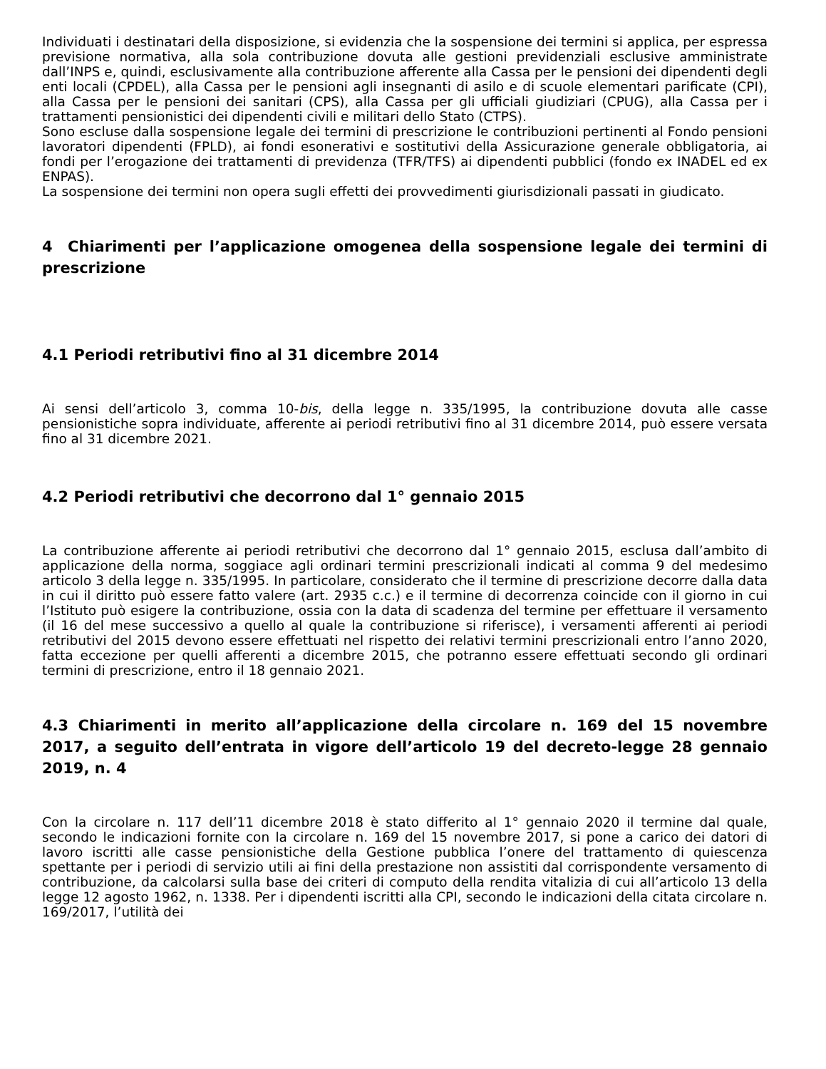Individuati i destinatari della disposizione, si evidenzia che la sospensione dei termini si applica, per espressa previsione normativa, alla sola contribuzione dovuta alle gestioni previdenziali esclusive amministrate dall’INPS e, quindi, esclusivamente alla contribuzione afferente alla Cassa per le pensioni dei dipendenti degli enti locali (CPDEL), alla Cassa per le pensioni agli insegnanti di asilo e di scuole elementari parificate (CPI), alla Cassa per le pensioni dei sanitari (CPS), alla Cassa per gli ufficiali giudiziari (CPUG), alla Cassa per i trattamenti pensionistici dei dipendenti civili e militari dello Stato (CTPS).
Sono escluse dalla sospensione legale dei termini di prescrizione le contribuzioni pertinenti al Fondo pensioni lavoratori dipendenti (FPLD), ai fondi esonerativi e sostitutivi della Assicurazione generale obbligatoria, ai fondi per l’erogazione dei trattamenti di previdenza (TFR/TFS) ai dipendenti pubblici (fondo ex INADEL ed ex ENPAS).
La sospensione dei termini non opera sugli effetti dei provvedimenti giurisdizionali passati in giudicato.
4 Chiarimenti per l’applicazione omogenea della sospensione legale dei termini di prescrizione
4.1 Periodi retributivi fino al 31 dicembre 2014
Ai sensi dell’articolo 3, comma 10-bis, della legge n. 335/1995, la contribuzione dovuta alle casse pensionistiche sopra individuate, afferente ai periodi retributivi fino al 31 dicembre 2014, può essere versata fino al 31 dicembre 2021.
4.2 Periodi retributivi che decorrono dal 1° gennaio 2015
La contribuzione afferente ai periodi retributivi che decorrono dal 1° gennaio 2015, esclusa dall’ambito di applicazione della norma, soggiace agli ordinari termini prescrizionali indicati al comma 9 del medesimo articolo 3 della legge n. 335/1995. In particolare, considerato che il termine di prescrizione decorre dalla data in cui il diritto può essere fatto valere (art. 2935 c.c.) e il termine di decorrenza coincide con il giorno in cui l’Istituto può esigere la contribuzione, ossia con la data di scadenza del termine per effettuare il versamento (il 16 del mese successivo a quello al quale la contribuzione si riferisce), i versamenti afferenti ai periodi retributivi del 2015 devono essere effettuati nel rispetto dei relativi termini prescrizionali entro l’anno 2020, fatta eccezione per quelli afferenti a dicembre 2015, che potranno essere effettuati secondo gli ordinari termini di prescrizione, entro il 18 gennaio 2021.
4.3 Chiarimenti in merito all’applicazione della circolare n. 169 del 15 novembre 2017, a seguito dell’entrata in vigore dell’articolo 19 del decreto-legge 28 gennaio 2019, n. 4
Con la circolare n. 117 dell’11 dicembre 2018 è stato differito al 1° gennaio 2020 il termine dal quale, secondo le indicazioni fornite con la circolare n. 169 del 15 novembre 2017, si pone a carico dei datori di lavoro iscritti alle casse pensionistiche della Gestione pubblica l’onere del trattamento di quiescenza spettante per i periodi di servizio utili ai fini della prestazione non assistiti dal corrispondente versamento di contribuzione, da calcolarsi sulla base dei criteri di computo della rendita vitalizia di cui all’articolo 13 della legge 12 agosto 1962, n. 1338. Per i dipendenti iscritti alla CPI, secondo le indicazioni della citata circolare n. 169/2017, l’utilità dei